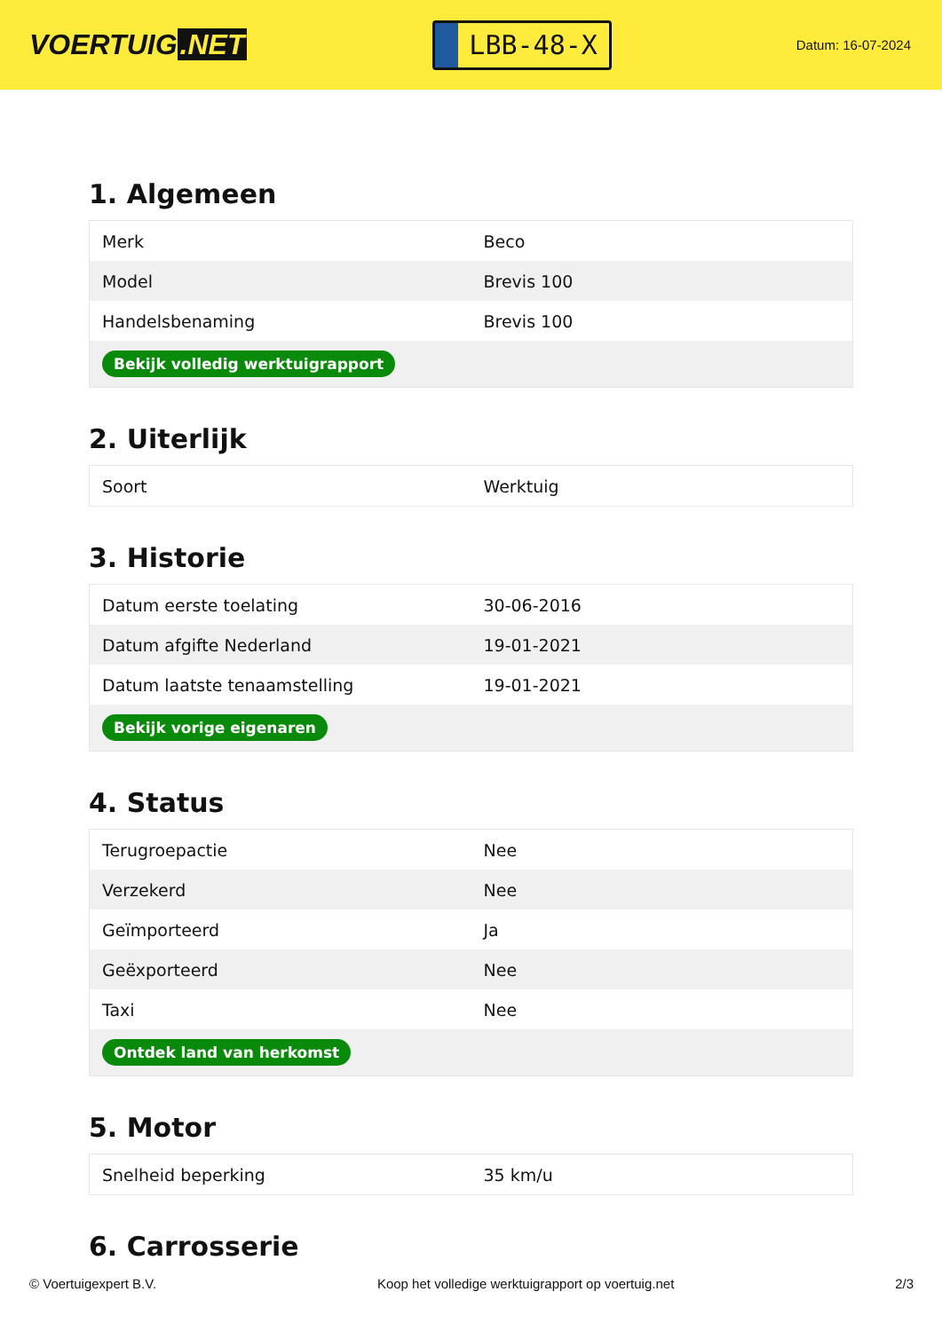VOERTUIG.NET
LBB-48-X
Datum: 16-07-2024
1. Algemeen
| Merk | Beco |
| Model | Brevis 100 |
| Handelsbenaming | Brevis 100 |
| Bekijk volledig werktuigrapport | |
2. Uiterlijk
| Soort | Werktuig |
3. Historie
| Datum eerste toelating | 30-06-2016 |
| Datum afgifte Nederland | 19-01-2021 |
| Datum laatste tenaamstelling | 19-01-2021 |
| Bekijk vorige eigenaren | |
4. Status
| Terugroepactie | Nee |
| Verzekerd | Nee |
| Geïmporteerd | Ja |
| Geëxporteerd | Nee |
| Taxi | Nee |
| Ontdek land van herkomst | |
5. Motor
| Snelheid beperking | 35 km/u |
6. Carrosserie
© Voertuigexpert B.V. Koop het volledige werktuigrapport op voertuig.net 2/3